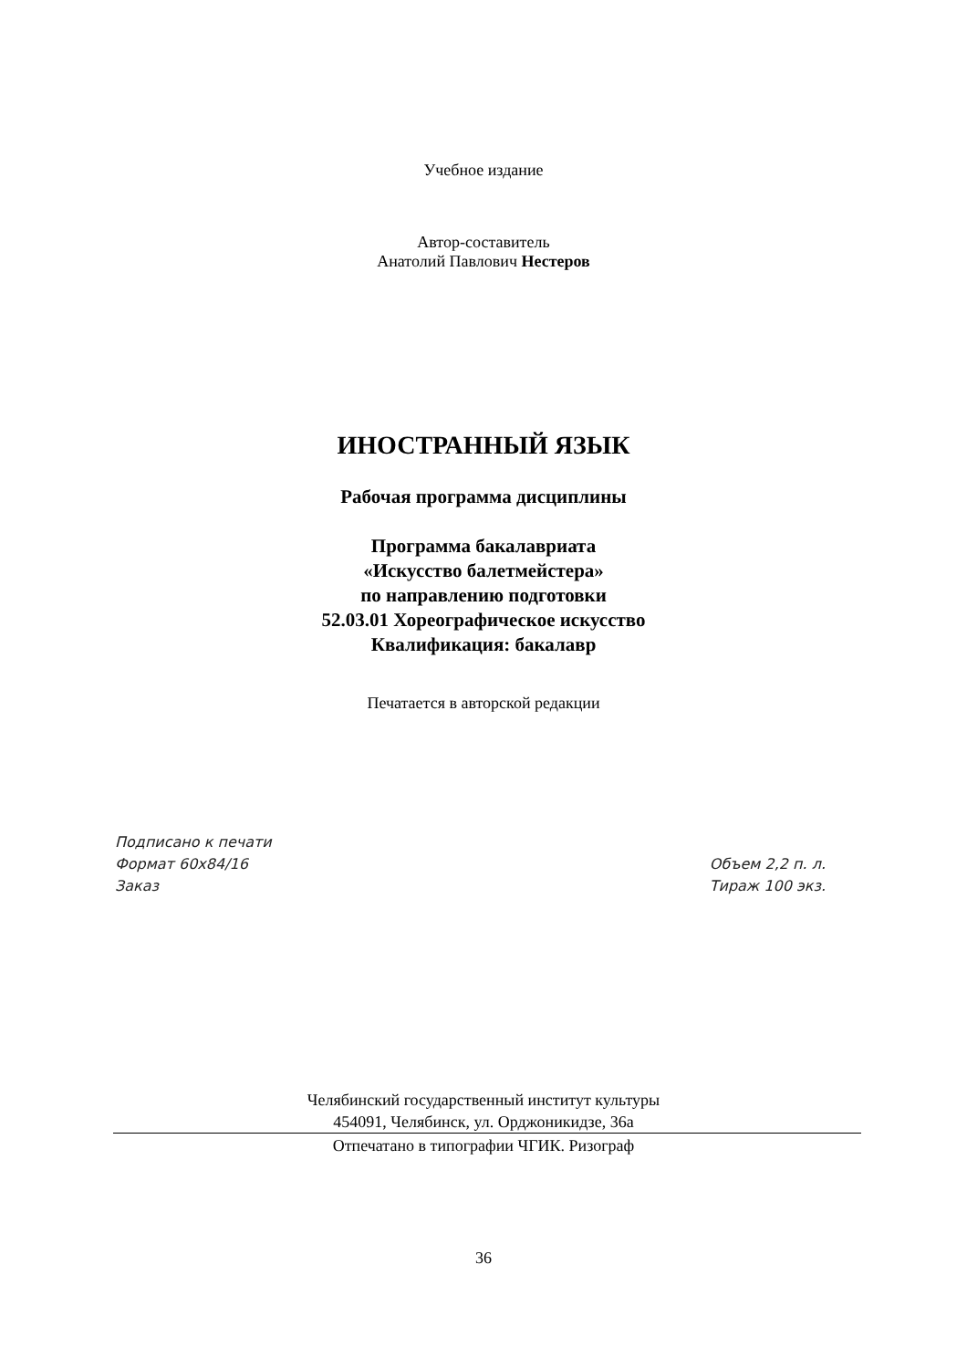Учебное издание
Автор-составитель
Анатолий Павлович Нестеров
ИНОСТРАННЫЙ ЯЗЫК
Рабочая программа дисциплины
Программа бакалавриата
«Искусство балетмейстера»
по направлению подготовки
52.03.01 Хореографическое искусство
Квалификация: бакалавр
Печатается в авторской редакции
Подписано к печати
Формат 60х84/16 Объем 2,2 п. л.
Заказ Тираж 100 экз.
Челябинский государственный институт культуры
454091, Челябинск, ул. Орджоникидзе, 36а
Отпечатано в типографии ЧГИК. Ризограф
36